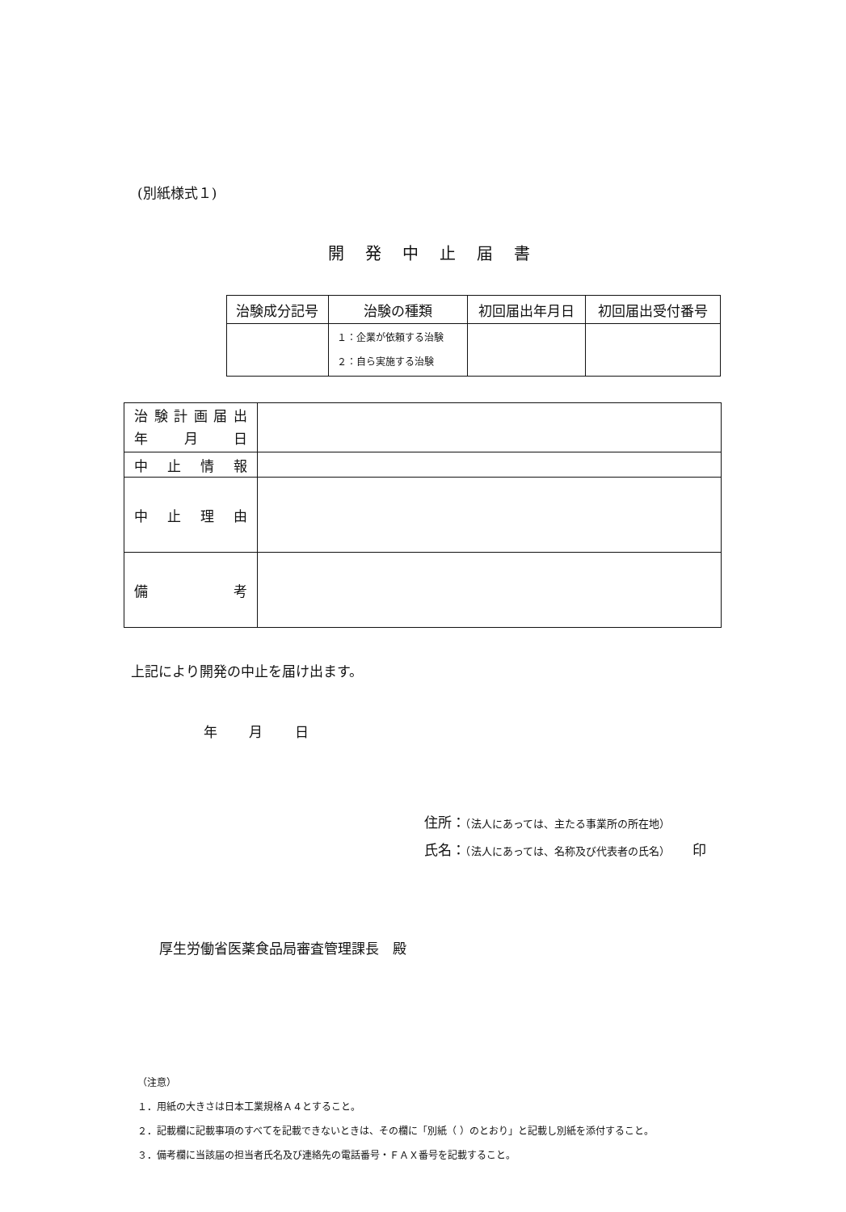(別紙様式１)
開発中止届書
| 治験成分記号 | 治験の種類 | 初回届出年月日 | 初回届出受付番号 |
| --- | --- | --- | --- |
| | １：企業が依頼する治験 ２：自ら実施する治験 | | |
| 治 験 計 画 届 出 年 月 日 | |
| 中 止 情 報 | |
| 中 止 理 由 | |
| 備 考 | |
上記により開発の中止を届け出ます。
年 月 日
住所：（法人にあっては、主たる事業所の所在地）
氏名：（法人にあっては、名称及び代表者の氏名）　　印
厚生労働省医薬食品局審査管理課長　殿
（注意）
１．用紙の大きさは日本工業規格Ａ４とすること。
２．記載欄に記載事項のすべてを記載できないときは、その欄に「別紙（ ）のとおり」と記載し別紙を添付すること。
３．備考欄に当該届の担当者氏名及び連絡先の電話番号・ＦＡＸ番号を記載すること。